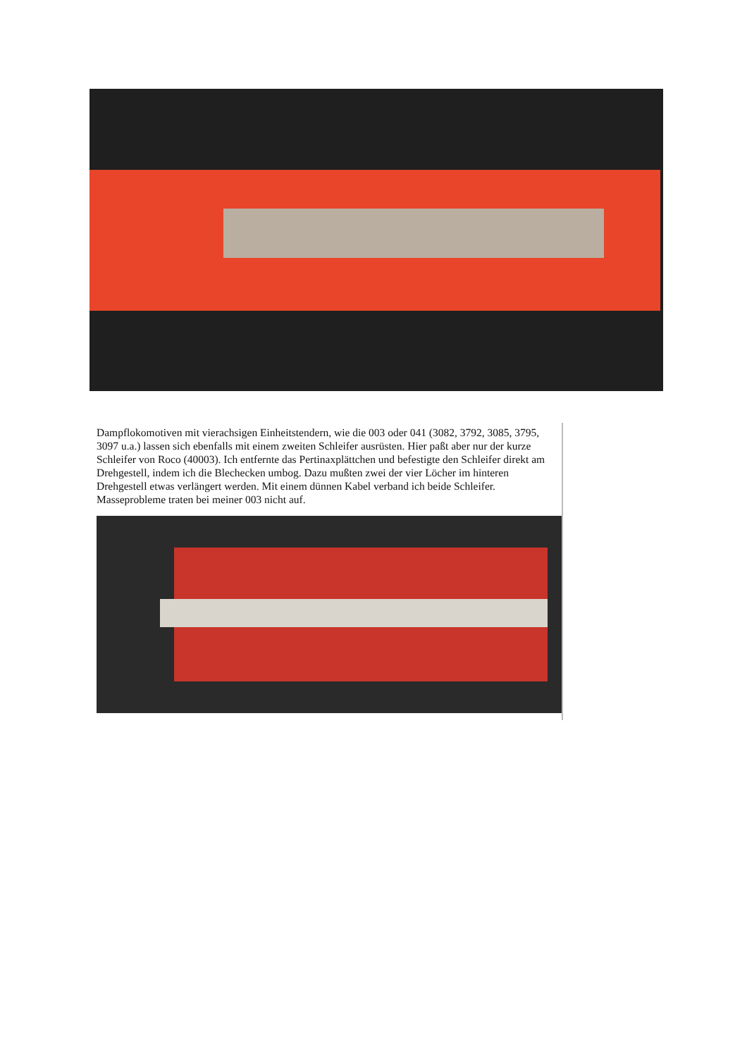Dampflokomotiven mit vierachsigen Einheitstendern, wie die 003 oder 041 (3082, 3792, 3085, 3795, 3097 u.a.) lassen sich ebenfalls mit einem zweiten Schleifer ausrüsten. Hier paßt aber nur der kurze Schleifer von Roco (40003). Ich entfernte das Pertinaxplättchen und befestigte den Schleifer direkt am Drehgestell, indem ich die Blechecken umbog. Dazu mußten zwei der vier Löcher im hinteren Drehgestell etwas verlängert werden. Mit einem dünnen Kabel verband ich beide Schleifer. Masseprobleme traten bei meiner 003 nicht auf.